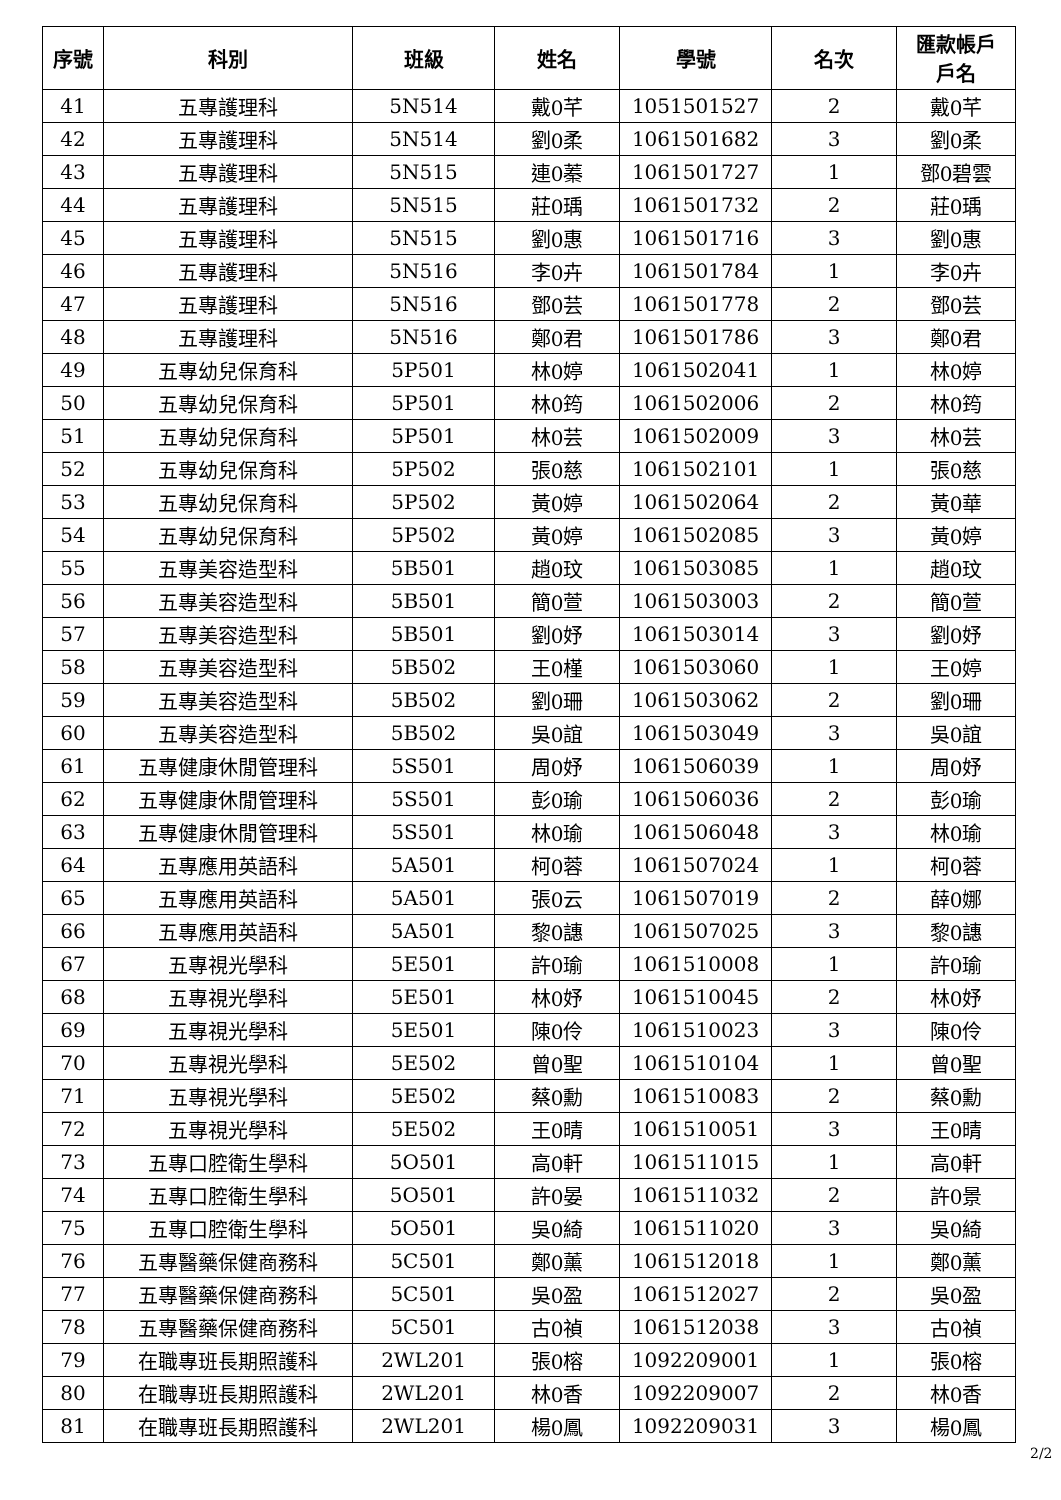| 序號 | 科別 | 班級 | 姓名 | 學號 | 名次 | 匯款帳戶 戶名 |
| --- | --- | --- | --- | --- | --- | --- |
| 41 | 五專護理科 | 5N514 | 戴0芊 | 1051501527 | 2 | 戴0芊 |
| 42 | 五專護理科 | 5N514 | 劉0柔 | 1061501682 | 3 | 劉0柔 |
| 43 | 五專護理科 | 5N515 | 連0蓁 | 1061501727 | 1 | 鄧0碧雲 |
| 44 | 五專護理科 | 5N515 | 莊0瑀 | 1061501732 | 2 | 莊0瑀 |
| 45 | 五專護理科 | 5N515 | 劉0惠 | 1061501716 | 3 | 劉0惠 |
| 46 | 五專護理科 | 5N516 | 李0卉 | 1061501784 | 1 | 李0卉 |
| 47 | 五專護理科 | 5N516 | 鄧0芸 | 1061501778 | 2 | 鄧0芸 |
| 48 | 五專護理科 | 5N516 | 鄭0君 | 1061501786 | 3 | 鄭0君 |
| 49 | 五專幼兒保育科 | 5P501 | 林0婷 | 1061502041 | 1 | 林0婷 |
| 50 | 五專幼兒保育科 | 5P501 | 林0筠 | 1061502006 | 2 | 林0筠 |
| 51 | 五專幼兒保育科 | 5P501 | 林0芸 | 1061502009 | 3 | 林0芸 |
| 52 | 五專幼兒保育科 | 5P502 | 張0慈 | 1061502101 | 1 | 張0慈 |
| 53 | 五專幼兒保育科 | 5P502 | 黃0婷 | 1061502064 | 2 | 黃0華 |
| 54 | 五專幼兒保育科 | 5P502 | 黃0婷 | 1061502085 | 3 | 黃0婷 |
| 55 | 五專美容造型科 | 5B501 | 趙0玟 | 1061503085 | 1 | 趙0玟 |
| 56 | 五專美容造型科 | 5B501 | 簡0萱 | 1061503003 | 2 | 簡0萱 |
| 57 | 五專美容造型科 | 5B501 | 劉0妤 | 1061503014 | 3 | 劉0妤 |
| 58 | 五專美容造型科 | 5B502 | 王0槿 | 1061503060 | 1 | 王0婷 |
| 59 | 五專美容造型科 | 5B502 | 劉0珊 | 1061503062 | 2 | 劉0珊 |
| 60 | 五專美容造型科 | 5B502 | 吳0誼 | 1061503049 | 3 | 吳0誼 |
| 61 | 五專健康休閒管理科 | 5S501 | 周0妤 | 1061506039 | 1 | 周0妤 |
| 62 | 五專健康休閒管理科 | 5S501 | 彭0瑜 | 1061506036 | 2 | 彭0瑜 |
| 63 | 五專健康休閒管理科 | 5S501 | 林0瑜 | 1061506048 | 3 | 林0瑜 |
| 64 | 五專應用英語科 | 5A501 | 柯0蓉 | 1061507024 | 1 | 柯0蓉 |
| 65 | 五專應用英語科 | 5A501 | 張0云 | 1061507019 | 2 | 薛0娜 |
| 66 | 五專應用英語科 | 5A501 | 黎0譓 | 1061507025 | 3 | 黎0譓 |
| 67 | 五專視光學科 | 5E501 | 許0瑜 | 1061510008 | 1 | 許0瑜 |
| 68 | 五專視光學科 | 5E501 | 林0妤 | 1061510045 | 2 | 林0妤 |
| 69 | 五專視光學科 | 5E501 | 陳0伶 | 1061510023 | 3 | 陳0伶 |
| 70 | 五專視光學科 | 5E502 | 曾0聖 | 1061510104 | 1 | 曾0聖 |
| 71 | 五專視光學科 | 5E502 | 蔡0勳 | 1061510083 | 2 | 蔡0勳 |
| 72 | 五專視光學科 | 5E502 | 王0晴 | 1061510051 | 3 | 王0晴 |
| 73 | 五專口腔衛生學科 | 5O501 | 高0軒 | 1061511015 | 1 | 高0軒 |
| 74 | 五專口腔衛生學科 | 5O501 | 許0晏 | 1061511032 | 2 | 許0景 |
| 75 | 五專口腔衛生學科 | 5O501 | 吳0綺 | 1061511020 | 3 | 吳0綺 |
| 76 | 五專醫藥保健商務科 | 5C501 | 鄭0薰 | 1061512018 | 1 | 鄭0薰 |
| 77 | 五專醫藥保健商務科 | 5C501 | 吳0盈 | 1061512027 | 2 | 吳0盈 |
| 78 | 五專醫藥保健商務科 | 5C501 | 古0禎 | 1061512038 | 3 | 古0禎 |
| 79 | 在職專班長期照護科 | 2WL201 | 張0榕 | 1092209001 | 1 | 張0榕 |
| 80 | 在職專班長期照護科 | 2WL201 | 林0香 | 1092209007 | 2 | 林0香 |
| 81 | 在職專班長期照護科 | 2WL201 | 楊0鳳 | 1092209031 | 3 | 楊0鳳 |
2/2